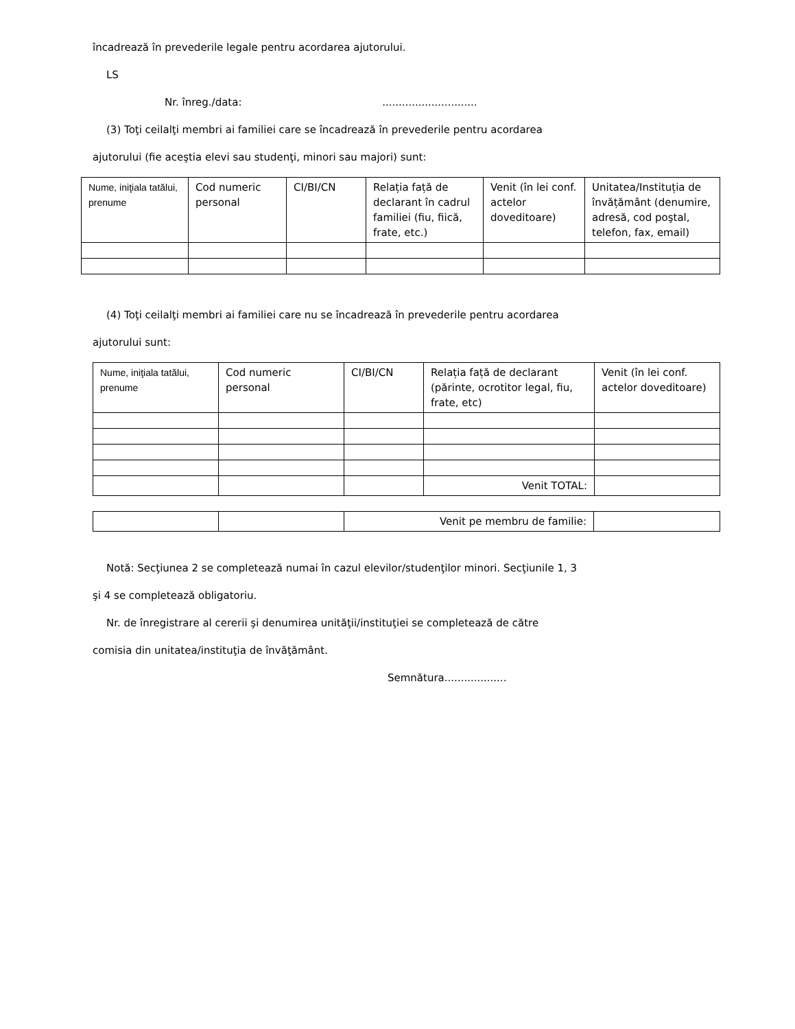încadrează în prevederile legale pentru acordarea ajutorului.
LS
Nr. înreg./data: .............................
(3) Toţi ceilalţi membri ai familiei care se încadrează în prevederile pentru acordarea
ajutorului (fie aceştia elevi sau studenţi, minori sau majori) sunt:
| Nume, iniţiala tatălui, prenume | Cod numeric personal | CI/BI/CN | Relația față de declarant în cadrul familiei (fiu, fiică, frate, etc.) | Venit (în lei conf. actelor doveditoare) | Unitatea/Instituția de învățământ (denumire, adresă, cod poştal, telefon, fax, email) |
(4) Toţi ceilalţi membri ai familiei care nu se încadrează în prevederile pentru acordarea
ajutorului sunt:
| Nume, iniţiala tatălui, prenume | Cod numeric personal | CI/BI/CN | Relația față de declarant (părinte, ocrotitor legal, fiu, frate, etc) | Venit (în lei conf. actelor doveditoare) |
| | | | Venit TOTAL: | |
| | | Venit pe membru de familie: | |
Notă: Secţiunea 2 se completează numai în cazul elevilor/studenţilor minori. Secţiunile 1, 3
şi 4 se completează obligatoriu.
Nr. de înregistrare al cererii şi denumirea unităţii/instituţiei se completează de către
comisia din unitatea/instituţia de învăţământ.
Semnătura...................